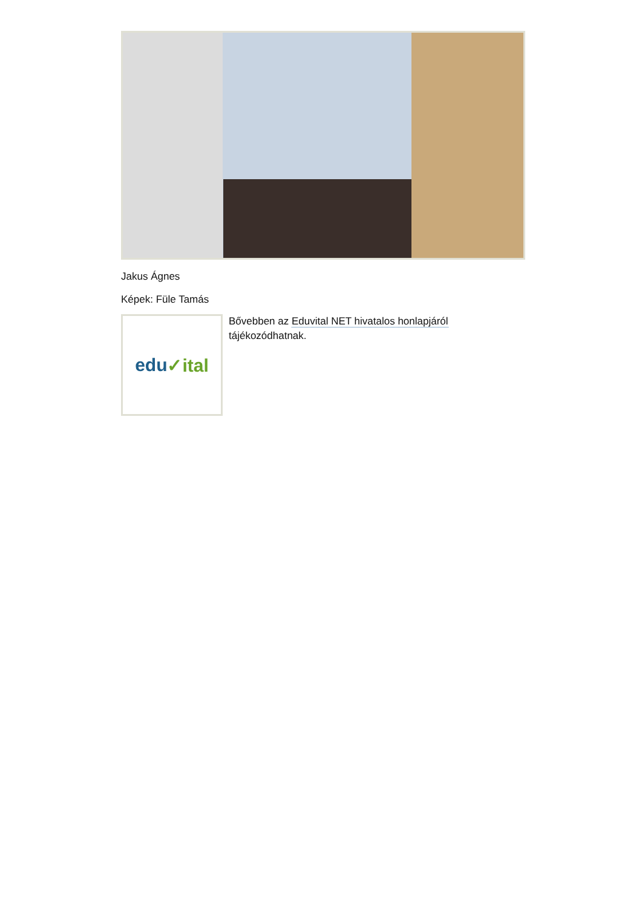Jakus Ágnes
Képek: Füle Tamás
edu ✓ital
Bővebben az Eduvital NET hivatalos honlapjáról
tájékozódhatnak.